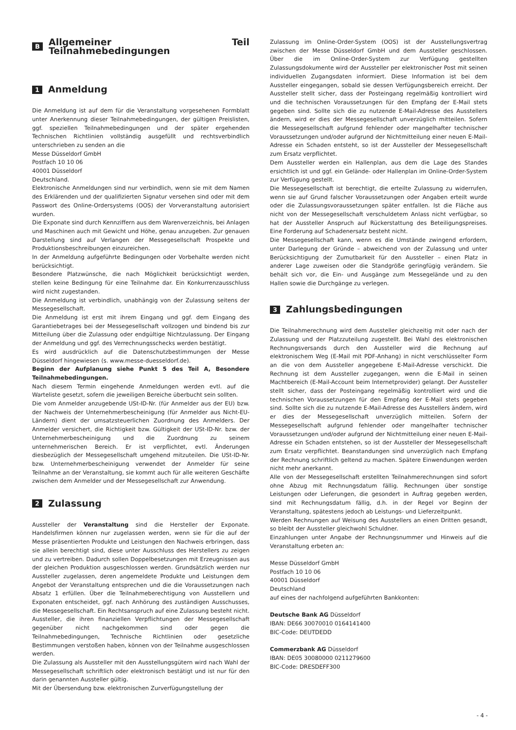B Allgemeiner Teil Teilnahmebedingungen
1 Anmeldung
Die Anmeldung ist auf dem für die Veranstaltung vorgesehenen Formblatt unter Anerkennung dieser Teilnahmebedingungen, der gültigen Preislisten, ggf. speziellen Teilnahmebedingungen und der später ergehenden Technischen Richtlinien vollständig ausgefüllt und rechtsverbindlich unterschrieben zu senden an die
Messe Düsseldorf GmbH
Postfach 10 10 06
40001 Düsseldorf
Deutschland.
Elektronische Anmeldungen sind nur verbindlich, wenn sie mit dem Namen des Erklärenden und der qualifizierten Signatur versehen sind oder mit dem Passwort des Online-Ordersystems (OOS) der Vorveranstaltung autorisiert wurden.
Die Exponate sind durch Kennziffern aus dem Warenverzeichnis, bei Anlagen und Maschinen auch mit Gewicht und Höhe, genau anzugeben. Zur genauen Darstellung sind auf Verlangen der Messegesellschaft Prospekte und Produktionsbeschreibungen einzureichen.
In der Anmeldung aufgeführte Bedingungen oder Vorbehalte werden nicht berücksichtigt.
Besondere Platzwünsche, die nach Möglichkeit berücksichtigt werden, stellen keine Bedingung für eine Teilnahme dar. Ein Konkurrenzausschluss wird nicht zugestanden.
Die Anmeldung ist verbindlich, unabhängig von der Zulassung seitens der Messegesellschaft.
Die Anmeldung ist erst mit ihrem Eingang und ggf. dem Eingang des Garantiebetrages bei der Messegesellschaft vollzogen und bindend bis zur Mitteilung über die Zulassung oder endgültige Nichtzulassung. Der Eingang der Anmeldung und ggf. des Verrechnungsschecks werden bestätigt.
Es wird ausdrücklich auf die Datenschutzbestimmungen der Messe Düsseldorf hingewiesen (s. www.messe-duesseldorf.de).
Beginn der Aufplanung siehe Punkt 5 des Teil A, Besondere Teilnahmebedingungen.
Nach diesem Termin eingehende Anmeldungen werden evtl. auf die Warteliste gesetzt, sofern die jeweiligen Bereiche überbucht sein sollten.
Die vom Anmelder anzugebende USt-ID-Nr. (für Anmelder aus der EU) bzw. der Nachweis der Unternehmerbescheinigung (für Anmelder aus Nicht-EU-Ländern) dient der umsatzsteuerlichen Zuordnung des Anmelders. Der Anmelder versichert, die Richtigkeit bzw. Gültigkeit der USt-ID-Nr. bzw. der Unternehmerbescheinigung und die Zuordnung zu seinem unternehmerischen Bereich. Er ist verpflichtet, evtl. Änderungen diesbezüglich der Messegesellschaft umgehend mitzuteilen. Die USt-ID-Nr. bzw. Unternehmerbescheinigung verwendet der Anmelder für seine Teilnahme an der Veranstaltung, sie kommt auch für alle weiteren Geschäfte zwischen dem Anmelder und der Messegesellschaft zur Anwendung.
2 Zulassung
Aussteller der Veranstaltung sind die Hersteller der Exponate. Handelsfirmen können nur zugelassen werden, wenn sie für die auf der Messe präsentierten Produkte und Leistungen den Nachweis erbringen, dass sie allein berechtigt sind, diese unter Ausschluss des Herstellers zu zeigen und zu vertreiben. Dadurch sollen Doppelbesetzungen mit Erzeugnissen aus der gleichen Produktion ausgeschlossen werden. Grundsätzlich werden nur Aussteller zugelassen, deren angemeldete Produkte und Leistungen dem Angebot der Veranstaltung entsprechen und die die Voraussetzungen nach Absatz 1 erfüllen. Über die Teilnahmeberechtigung von Ausstellern und Exponaten entscheidet, ggf. nach Anhörung des zuständigen Ausschusses, die Messegesellschaft. Ein Rechtsanspruch auf eine Zulassung besteht nicht. Aussteller, die ihren finanziellen Verpflichtungen der Messegesellschaft gegenüber nicht nachgekommen sind oder gegen die Teilnahmebedingungen, Technische Richtlinien oder gesetzliche Bestimmungen verstoßen haben, können von der Teilnahme ausgeschlossen werden.
Die Zulassung als Aussteller mit den Ausstellungsgütern wird nach Wahl der Messegesellschaft schriftlich oder elektronisch bestätigt und ist nur für den darin genannten Aussteller gültig.
Mit der Übersendung bzw. elektronischen Zurverfügungstellung der
Zulassung im Online-Order-System (OOS) ist der Ausstellungsvertrag zwischen der Messe Düsseldorf GmbH und dem Aussteller geschlossen. Über die im Online-Order-System zur Verfügung gestellten Zulassungsdokumente wird der Aussteller per elektronischer Post mit seinen individuellen Zugangsdaten informiert. Diese Information ist bei dem Aussteller eingegangen, sobald sie dessen Verfügungsbereich erreicht. Der Aussteller stellt sicher, dass der Posteingang regelmäßig kontrolliert wird und die technischen Voraussetzungen für den Empfang der E-Mail stets gegeben sind. Sollte sich die zu nutzende E-Mail-Adresse des Ausstellers ändern, wird er dies der Messegesellschaft unverzüglich mitteilen. Sofern die Messegesellschaft aufgrund fehlender oder mangelhafter technischer Voraussetzungen und/oder aufgrund der Nichtmitteilung einer neuen E-Mail-Adresse ein Schaden entsteht, so ist der Aussteller der Messegesellschaft zum Ersatz verpflichtet.
Dem Aussteller werden ein Hallenplan, aus dem die Lage des Standes ersichtlich ist und ggf. ein Gelände- oder Hallenplan im Online-Order-System zur Verfügung gestellt.
Die Messegesellschaft ist berechtigt, die erteilte Zulassung zu widerrufen, wenn sie auf Grund falscher Voraussetzungen oder Angaben erteilt wurde oder die Zulassungsvoraussetzungen später entfallen. Ist die Fläche aus nicht von der Messegesellschaft verschuldetem Anlass nicht verfügbar, so hat der Aussteller Anspruch auf Rückerstattung des Beteiligungspreises. Eine Forderung auf Schadenersatz besteht nicht.
Die Messegesellschaft kann, wenn es die Umstände zwingend erfordern, unter Darlegung der Gründe – abweichend von der Zulassung und unter Berücksichtigung der Zumutbarkeit für den Aussteller – einen Platz in anderer Lage zuweisen oder die Standgröße geringfügig verändern. Sie behält sich vor, die Ein- und Ausgänge zum Messegelände und zu den Hallen sowie die Durchgänge zu verlegen.
3 Zahlungsbedingungen
Die Teilnahmerechnung wird dem Aussteller gleichzeitig mit oder nach der Zulassung und der Platzzuteilung zugestellt. Bei Wahl des elektronischen Rechnungsversands durch den Aussteller wird die Rechnung auf elektronischem Weg (E-Mail mit PDF-Anhang) in nicht verschlüsselter Form an die von dem Aussteller angegebene E-Mail-Adresse verschickt. Die Rechnung ist dem Aussteller zugegangen, wenn die E-Mail in seinen Machtbereich (E-Mail-Account beim Internetprovider) gelangt. Der Aussteller stellt sicher, dass der Posteingang regelmäßig kontrolliert wird und die technischen Voraussetzungen für den Empfang der E-Mail stets gegeben sind. Sollte sich die zu nutzende E-Mail-Adresse des Ausstellers ändern, wird er dies der Messegesellschaft unverzüglich mitteilen. Sofern der Messegesellschaft aufgrund fehlender oder mangelhafter technischer Voraussetzungen und/oder aufgrund der Nichtmitteilung einer neuen E-Mail-Adresse ein Schaden entstehen, so ist der Aussteller der Messegesellschaft zum Ersatz verpflichtet. Beanstandungen sind unverzüglich nach Empfang der Rechnung schriftlich geltend zu machen. Spätere Einwendungen werden nicht mehr anerkannt.
Alle von der Messegesellschaft erstellten Teilnahmerechnungen sind sofort ohne Abzug mit Rechnungsdatum fällig. Rechnungen über sonstige Leistungen oder Lieferungen, die gesondert in Auftrag gegeben werden, sind mit Rechnungsdatum fällig, d.h. in der Regel vor Beginn der Veranstaltung, spätestens jedoch ab Leistungs- und Lieferzeitpunkt.
Werden Rechnungen auf Weisung des Ausstellers an einen Dritten gesandt, so bleibt der Aussteller gleichwohl Schuldner.
Einzahlungen unter Angabe der Rechnungsnummer und Hinweis auf die Veranstaltung erbeten an:
Messe Düsseldorf GmbH
Postfach 10 10 06
40001 Düsseldorf
Deutschland
auf eines der nachfolgend aufgeführten Bankkonten:
Deutsche Bank AG Düsseldorf
IBAN: DE66 30070010 0164141400
BIC-Code: DEUTDEDD
Commerzbank AG Düsseldorf
IBAN: DE05 30080000 0211279600
BIC-Code: DRESDEFF300
- 4 -